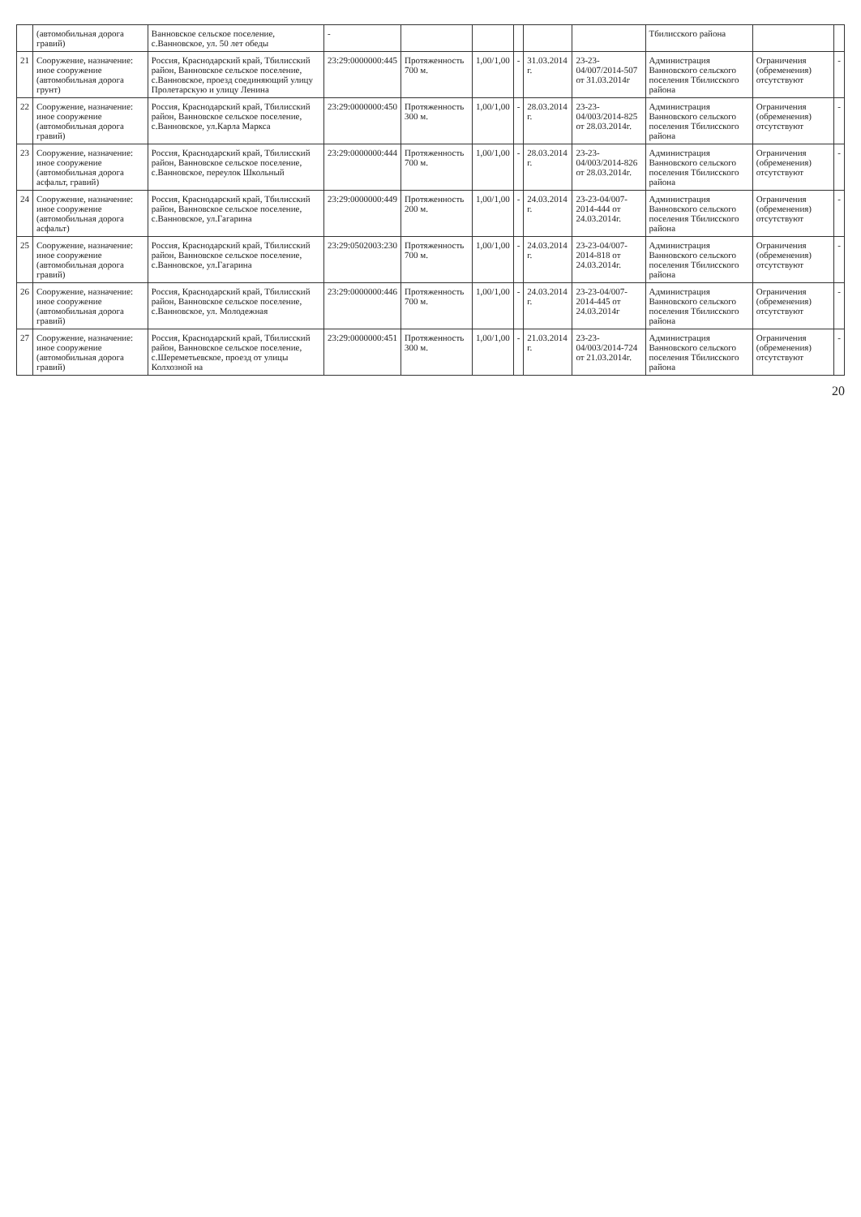| | (автомобильная дорога гравий) | Ванновское сельское поселение, с.Ванновское, ул. 50 лет обеды | - | | | | | | Тбилисского района | | |
| 21 | Сооружение, назначение: иное сооружение (автомобильная дорога грунт) | Россия, Краснодарский край, Тбилисский район, Ванновское сельское поселение, с.Ванновское, проезд соединяющий улицу Пролетарскую и улицу Ленина | 23:29:0000000:445 | Протяженность 700 м. | 1,00/1,00 | - | 31.03.2014 г. | 23-23-04/007/2014-507 от 31.03.2014г | Администрация Ванновского сельского поселения Тбилисского района | Ограничения (обременения) отсутствуют | - |
| 22 | Сооружение, назначение: иное сооружение (автомобильная дорога гравий) | Россия, Краснодарский край, Тбилисский район, Ванновское сельское поселение, с.Ванновское, ул.Карла Маркса | 23:29:0000000:450 | Протяженность 300 м. | 1,00/1,00 | - | 28.03.2014 г. | 23-23-04/003/2014-825 от 28.03.2014г. | Администрация Ванновского сельского поселения Тбилисского района | Ограничения (обременения) отсутствуют | - |
| 23 | Сооружение, назначение: иное сооружение (автомобильная дорога асфальт, гравий) | Россия, Краснодарский край, Тбилисский район, Ванновское сельское поселение, с.Ванновское, переулок Школьный | 23:29:0000000:444 | Протяженность 700 м. | 1,00/1,00 | - | 28.03.2014 г. | 23-23-04/003/2014-826 от 28.03.2014г. | Администрация Ванновского сельского поселения Тбилисского района | Ограничения (обременения) отсутствуют | - |
| 24 | Сооружение, назначение: иное сооружение (автомобильная дорога асфальт) | Россия, Краснодарский край, Тбилисский район, Ванновское сельское поселение, с.Ванновское, ул.Гагарина | 23:29:0000000:449 | Протяженность 200 м. | 1,00/1,00 | - | 24.03.2014 г. | 23-23-04/007-2014-444 от 24.03.2014г. | Администрация Ванновского сельского поселения Тбилисского района | Ограничения (обременения) отсутствуют | - |
| 25 | Сооружение, назначение: иное сооружение (автомобильная дорога гравий) | Россия, Краснодарский край, Тбилисский район, Ванновское сельское поселение, с.Ванновское, ул.Гагарина | 23:29:0502003:230 | Протяженность 700 м. | 1,00/1,00 | - | 24.03.2014 г. | 23-23-04/007-2014-818 от 24.03.2014г. | Администрация Ванновского сельского поселения Тбилисского района | Ограничения (обременения) отсутствуют | - |
| 26 | Сооружение, назначение: иное сооружение (автомобильная дорога гравий) | Россия, Краснодарский край, Тбилисский район, Ванновское сельское поселение, с.Ванновское, ул. Молодежная | 23:29:0000000:446 | Протяженность 700 м. | 1,00/1,00 | - | 24.03.2014 г. | 23-23-04/007-2014-445 от 24.03.2014г | Администрация Ванновского сельского поселения Тбилисского района | Ограничения (обременения) отсутствуют | - |
| 27 | Сооружение, назначение: иное сооружение (автомобильная дорога гравий) | Россия, Краснодарский край, Тбилисский район, Ванновское сельское поселение, с.Шереметьевское, проезд от улицы Колхозной на | 23:29:0000000:451 | Протяженность 300 м. | 1,00/1,00 | - | 21.03.2014 г. | 23-23-04/003/2014-724 от 21.03.2014г. | Администрация Ванновского сельского поселения Тбилисского района | Ограничения (обременения) отсутствуют | - |
20